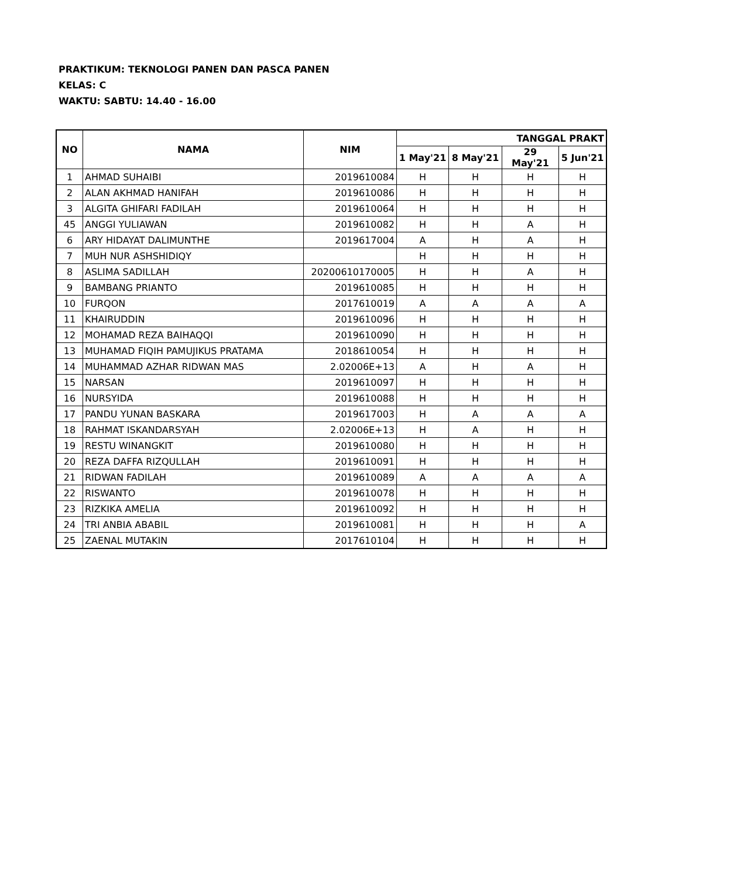PRAKTIKUM: TEKNOLOGI PANEN DAN PASCA PANEN
KELAS: C
WAKTU: SABTU: 14.40 - 16.00
| NO | NAMA | NIM | TANGGAL PRAKT | | | |
| --- | --- | --- | --- | --- | --- | --- |
| | | | 1 May'21 | 8 May'21 | 29 May'21 | 5 Jun'21 |
| 1 | AHMAD SUHAIBI | 2019610084 | H | H | H | H |
| 2 | ALAN AKHMAD HANIFAH | 2019610086 | H | H | H | H |
| 3 | ALGITA GHIFARI FADILAH | 2019610064 | H | H | H | H |
| 45 | ANGGI YULIAWAN | 2019610082 | H | H | A | H |
| 6 | ARY HIDAYAT DALIMUNTHE | 2019617004 | A | H | A | H |
| 7 | MUH NUR ASHSHIDIQY | | H | H | H | H |
| 8 | ASLIMA SADILLAH | 20200610170005 | H | H | A | H |
| 9 | BAMBANG PRIANTO | 2019610085 | H | H | H | H |
| 10 | FURQON | 2017610019 | A | A | A | A |
| 11 | KHAIRUDDIN | 2019610096 | H | H | H | H |
| 12 | MOHAMAD REZA BAIHAQQI | 2019610090 | H | H | H | H |
| 13 | MUHAMAD FIQIH PAMUJIKUS PRATAMA | 2018610054 | H | H | H | H |
| 14 | MUHAMMAD AZHAR RIDWAN MAS | 2.02006E+13 | A | H | A | H |
| 15 | NARSAN | 2019610097 | H | H | H | H |
| 16 | NURSYIDA | 2019610088 | H | H | H | H |
| 17 | PANDU YUNAN BASKARA | 2019617003 | H | A | A | A |
| 18 | RAHMAT ISKANDARSYAH | 2.02006E+13 | H | A | H | H |
| 19 | RESTU WINANGKIT | 2019610080 | H | H | H | H |
| 20 | REZA DAFFA RIZQULLAH | 2019610091 | H | H | H | H |
| 21 | RIDWAN FADILAH | 2019610089 | A | A | A | A |
| 22 | RISWANTO | 2019610078 | H | H | H | H |
| 23 | RIZKIKA AMELIA | 2019610092 | H | H | H | H |
| 24 | TRI ANBIA ABABIL | 2019610081 | H | H | H | A |
| 25 | ZAENAL MUTAKIN | 2017610104 | H | H | H | H |